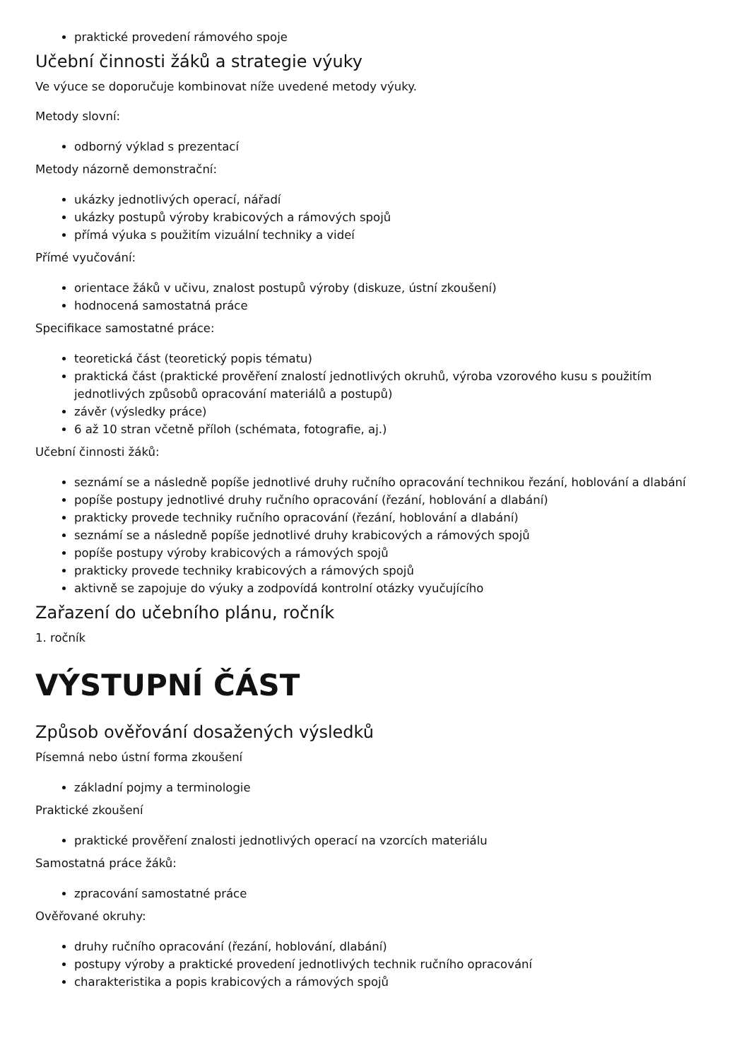praktické provedení rámového spoje
Učební činnosti žáků a strategie výuky
Ve výuce se doporučuje kombinovat níže uvedené metody výuky.
Metody slovní:
odborný výklad s prezentací
Metody názorně demonstrační:
ukázky jednotlivých operací, nářadí
ukázky postupů výroby krabicových a rámových spojů
přímá výuka s použitím vizuální techniky a videí
Přímé vyučování:
orientace žáků v učivu, znalost postupů výroby (diskuze, ústní zkoušení)
hodnocená samostatná práce
Specifikace samostatné práce:
teoretická část (teoretický popis tématu)
praktická část (praktické prověření znalostí jednotlivých okruhů, výroba vzorového kusu s použitím jednotlivých způsobů opracování materiálů a postupů)
závěr (výsledky práce)
6 až 10 stran včetně příloh (schémata, fotografie, aj.)
Učební činnosti žáků:
seznámí se a následně popíše jednotlivé druhy ručního opracování technikou řezání, hoblování a dlabání
popíše postupy jednotlivé druhy ručního opracování (řezání, hoblování a dlabání)
prakticky provede techniky ručního opracování (řezání, hoblování a dlabání)
seznámí se a následně popíše jednotlivé druhy krabicových a rámových spojů
popíše postupy výroby krabicových a rámových spojů
prakticky provede techniky krabicových a rámových spojů
aktivně se zapojuje do výuky a zodpovídá kontrolní otázky vyučujícího
Zařazení do učebního plánu, ročník
1. ročník
VÝSTUPNÍ ČÁST
Způsob ověřování dosažených výsledků
Písemná nebo ústní forma zkoušení
základní pojmy a terminologie
Praktické zkoušení
praktické prověření znalosti jednotlivých operací na vzorcích materiálu
Samostatná práce žáků:
zpracování samostatné práce
Ověřované okruhy:
druhy ručního opracování (řezání, hoblování, dlabání)
postupy výroby a praktické provedení jednotlivých technik ručního opracování
charakteristika a popis krabicových a rámových spojů